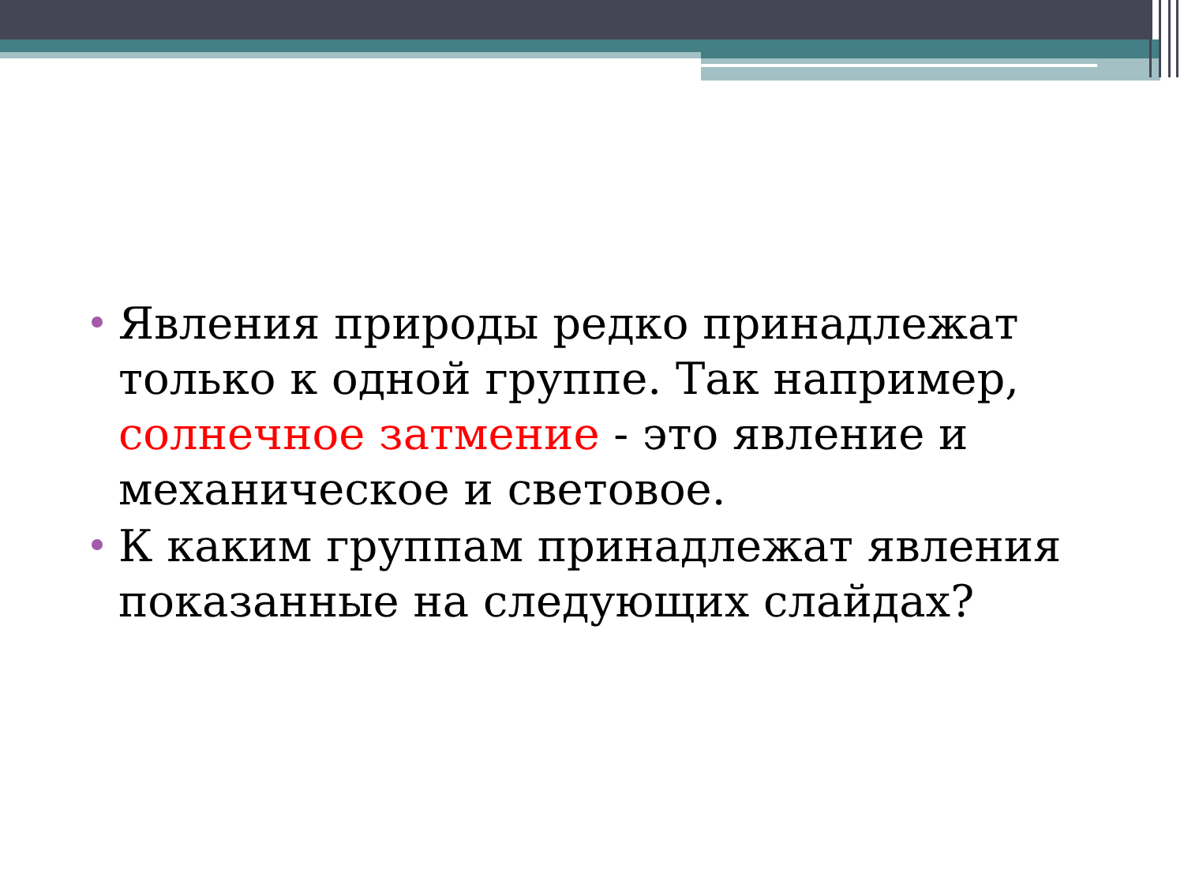Явления природы редко принадлежат только к одной группе. Так например, солнечное затмение - это явление и механическое и световое.
К каким группам принадлежат явления показанные на следующих слайдах?